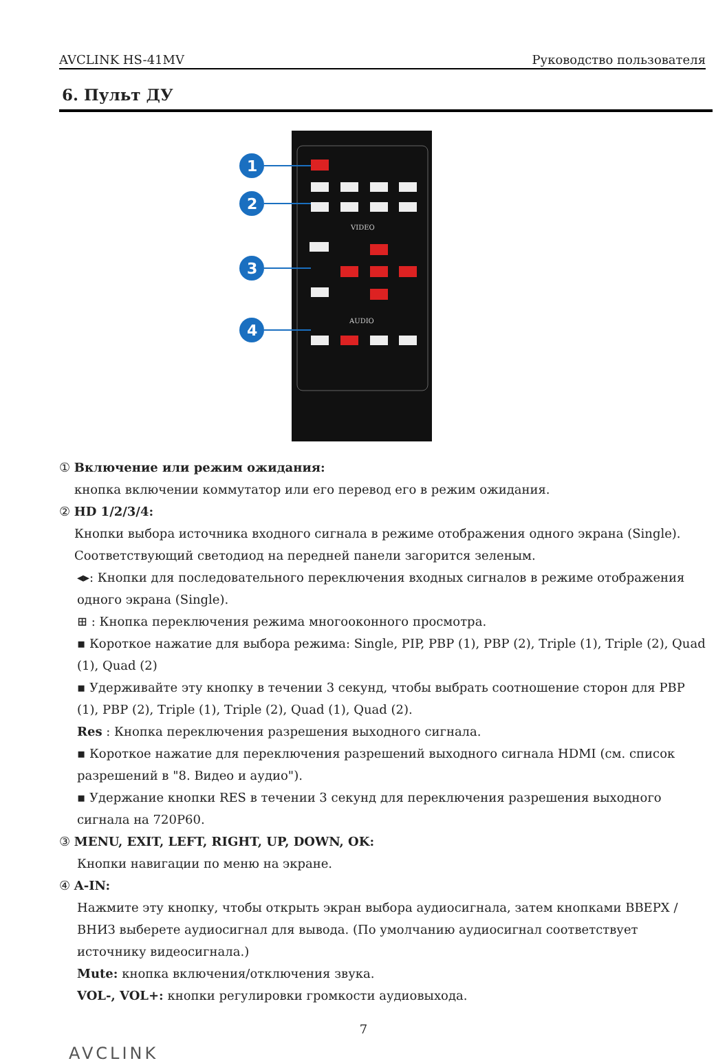AVCLINK HS-41MV Руководство пользователя
6. Пульт ДУ
VIDEO
AUDIO
1
2
3
4
① Включение или режим ожидания:
кнопка включении коммутатор или его перевод его в режим ожидания.
② HD 1/2/3/4:
Кнопки выбора источника входного сигнала в режиме отображения одного экрана (Single).
Соответствующий светодиод на передней панели загорится зеленым.
◂▸: Кнопки для последовательного переключения входных сигналов в режиме отображения одного экрана (Single).
⊞ : Кнопка переключения режима многооконного просмотра.
▪ Короткое нажатие для выбора режима: Single, PIP, PBP (1), PBP (2), Triple (1), Triple (2), Quad (1), Quad (2)
▪ Удерживайте эту кнопку в течении 3 секунд, чтобы выбрать соотношение сторон для PBP (1), PBP (2), Triple (1), Triple (2), Quad (1), Quad (2).
Res : Кнопка переключения разрешения выходного сигнала.
▪ Короткое нажатие для переключения разрешений выходного сигнала HDMI (см. список разрешений в "8. Видео и аудио").
▪ Удержание кнопки RES в течении 3 секунд для переключения разрешения выходного сигнала на 720P60.
③ MENU, EXIT, LEFT, RIGHT, UP, DOWN, OK:
Кнопки навигации по меню на экране.
④ A-IN:
Нажмите эту кнопку, чтобы открыть экран выбора аудиосигнала, затем кнопками ВВЕРХ / ВНИЗ выберете аудиосигнал для вывода. (По умолчанию аудиосигнал соответствует источнику видеосигнала.)
Mute: кнопка включения/отключения звука.
VOL-, VOL+: кнопки регулировки громкости аудиовыхода.
7
AVCLINK